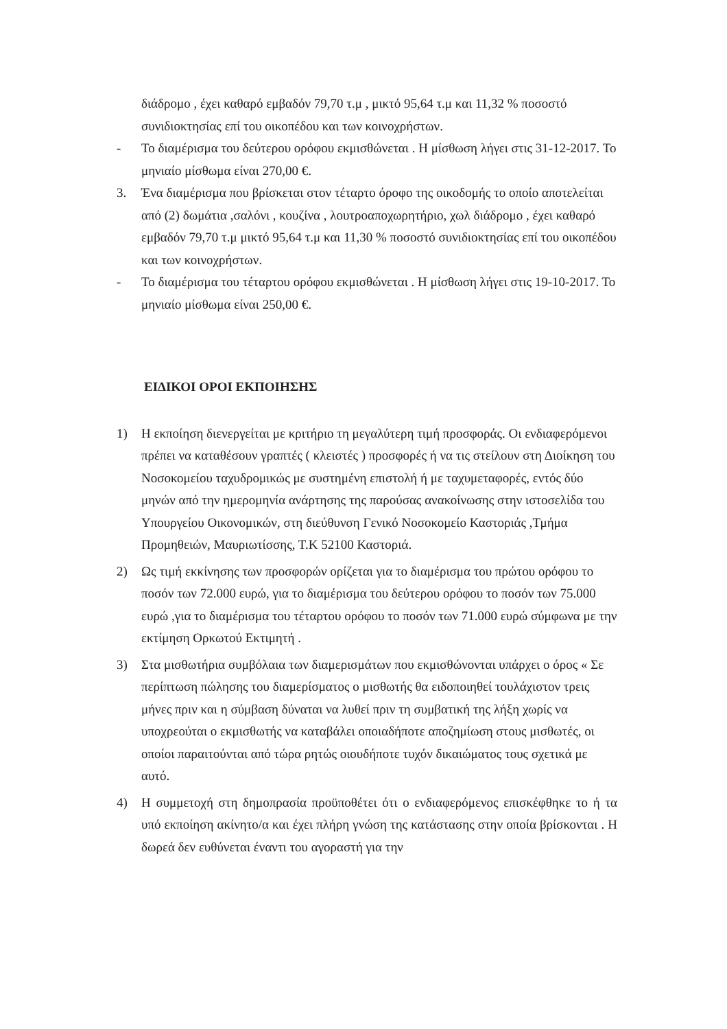διάδρομο , έχει καθαρό εμβαδόν 79,70 τ.μ , μικτό 95,64 τ.μ και 11,32 % ποσοστό συνιδιοκτησίας επί του οικοπέδου και των κοινοχρήστων.
- Το διαμέρισμα του δεύτερου ορόφου εκμισθώνεται . Η μίσθωση λήγει στις 31-12-2017. Το μηνιαίο μίσθωμα είναι 270,00 €.
3. Ένα διαμέρισμα που βρίσκεται στον τέταρτο όροφο της οικοδομής το οποίο αποτελείται από (2) δωμάτια ,σαλόνι , κουζίνα , λουτροαποχωρητήριο, χωλ διάδρομο , έχει καθαρό εμβαδόν 79,70 τ.μ μικτό 95,64 τ.μ και 11,30 % ποσοστό συνιδιοκτησίας επί του οικοπέδου και των κοινοχρήστων.
- Το διαμέρισμα του τέταρτου ορόφου εκμισθώνεται . Η μίσθωση λήγει στις 19-10-2017. Το μηνιαίο μίσθωμα είναι 250,00 €.
ΕΙΔΙΚΟΙ ΟΡΟΙ ΕΚΠΟΙΗΣΗΣ
1) Η εκποίηση διενεργείται με κριτήριο τη μεγαλύτερη τιμή προσφοράς. Οι ενδιαφερόμενοι πρέπει να καταθέσουν γραπτές ( κλειστές ) προσφορές ή να τις στείλουν στη Διοίκηση του Νοσοκομείου ταχυδρομικώς με συστημένη επιστολή ή με ταχυμεταφορές, εντός δύο μηνών από την ημερομηνία ανάρτησης της παρούσας ανακοίνωσης στην ιστοσελίδα του Υπουργείου Οικονομικών, στη διεύθυνση Γενικό Νοσοκομείο Καστοριάς ,Τμήμα Προμηθειών, Μαυριωτίσσης, Τ.Κ 52100 Καστοριά.
2) Ως τιμή εκκίνησης των προσφορών ορίζεται για το διαμέρισμα του πρώτου ορόφου το ποσόν των 72.000 ευρώ, για το διαμέρισμα του δεύτερου ορόφου το ποσόν των 75.000 ευρώ ,για το διαμέρισμα του τέταρτου ορόφου το ποσόν των 71.000 ευρώ σύμφωνα με την εκτίμηση Ορκωτού Εκτιμητή .
3) Στα μισθωτήρια συμβόλαια των διαμερισμάτων που εκμισθώνονται υπάρχει ο όρος « Σε περίπτωση πώλησης του διαμερίσματος ο μισθωτής θα ειδοποιηθεί τουλάχιστον τρεις μήνες πριν και η σύμβαση δύναται να λυθεί πριν τη συμβατική της λήξη χωρίς να υποχρεούται ο εκμισθωτής να καταβάλει οποιαδήποτε αποζημίωση στους μισθωτές, οι οποίοι παραιτούνται από τώρα ρητώς οιουδήποτε τυχόν δικαιώματος τους σχετικά με αυτό.
4) Η συμμετοχή στη δημοπρασία προϋποθέτει ότι ο ενδιαφερόμενος επισκέφθηκε το ή τα υπό εκποίηση ακίνητο/α και έχει πλήρη γνώση της κατάστασης στην οποία βρίσκονται . Η δωρεά δεν ευθύνεται έναντι του αγοραστή για την